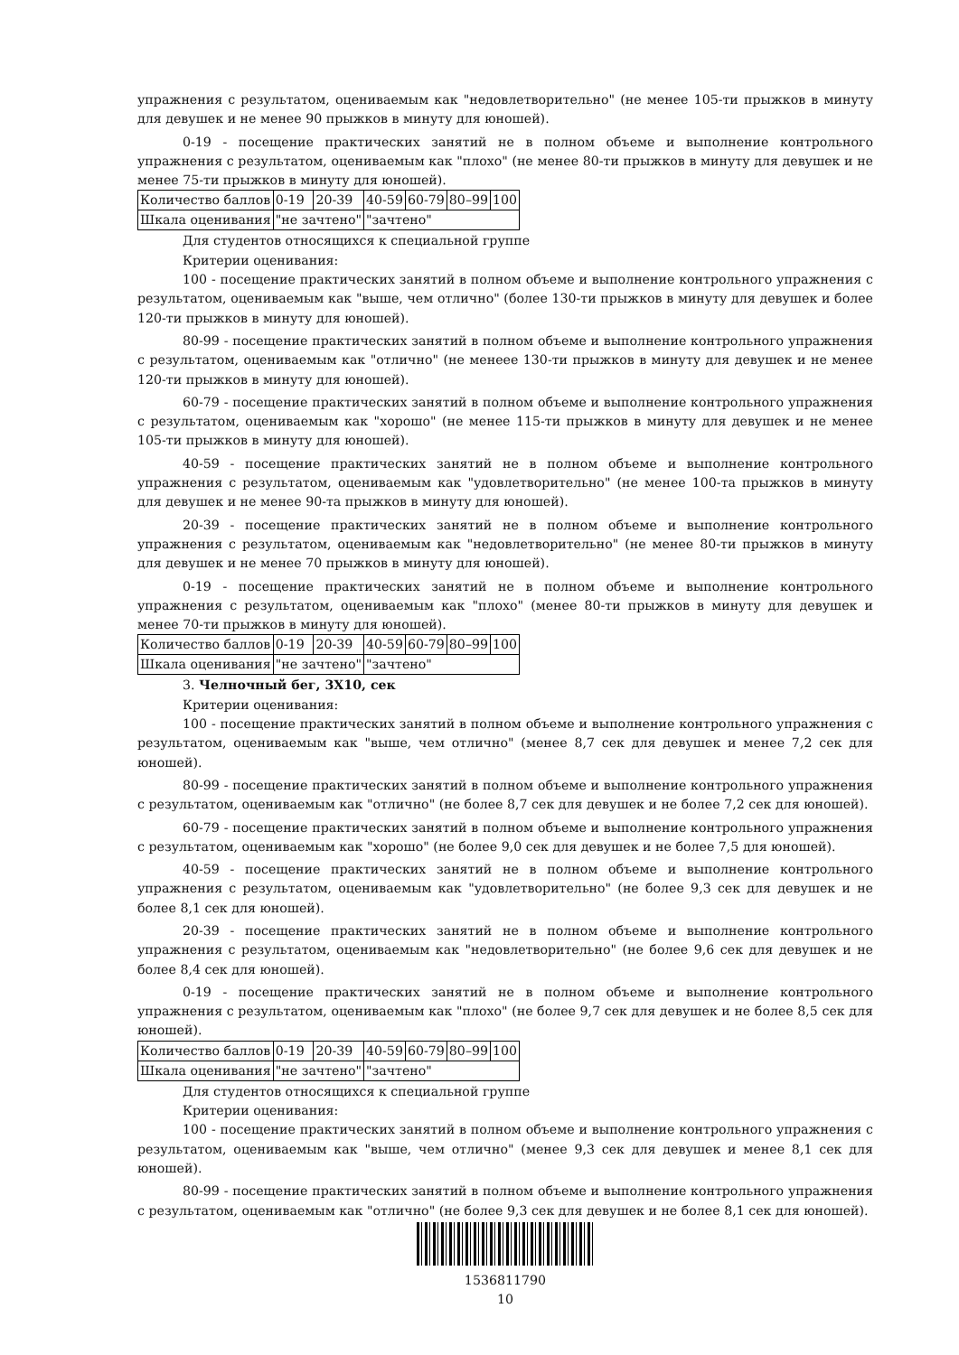упражнения с результатом, оцениваемым как "недовлетворительно" (не менее 105-ти прыжков в минуту для девушек и не менее 90 прыжков в минуту для юношей).
0-19 - посещение практических занятий не в полном объеме и выполнение контрольного упражнения с результатом, оцениваемым как "плохо" (не менее 80-ти прыжков в минуту для девушек и не менее 75-ти прыжков в минуту для юношей).
| Количество баллов | 0-19 | 20-39 | 40-59 | 60-79 | 80–99 | 100 |
| Шкала оценивания | "не зачтено" | | "зачтено" | | | |
Для студентов относящихся к специальной группе
Критерии оценивания:
100 - посещение практических занятий в полном объеме и выполнение контрольного упражнения с результатом, оцениваемым как "выше, чем отлично" (более 130-ти прыжков в минуту для девушек и более 120-ти прыжков в минуту для юношей).
80-99 - посещение практических занятий в полном объеме и выполнение контрольного упражнения с результатом, оцениваемым как "отлично" (не менеее 130-ти прыжков в минуту для девушек и не менее 120-ти прыжков в минуту для юношей).
60-79 - посещение практических занятий в полном объеме и выполнение контрольного упражнения с результатом, оцениваемым как "хорошо" (не менее 115-ти прыжков в минуту для девушек и не менее 105-ти прыжков в минуту для юношей).
40-59 - посещение практических занятий не в полном объеме и выполнение контрольного упражнения с результатом, оцениваемым как "удовлетворительно" (не менее 100-та прыжков в минуту для девушек и не менее 90-та прыжков в минуту для юношей).
20-39 - посещение практических занятий не в полном объеме и выполнение контрольного упражнения с результатом, оцениваемым как "недовлетворительно" (не менее 80-ти прыжков в минуту для девушек и не менее 70 прыжков в минуту для юношей).
0-19 - посещение практических занятий не в полном объеме и выполнение контрольного упражнения с результатом, оцениваемым как "плохо" (менее 80-ти прыжков в минуту для девушек и менее 70-ти прыжков в минуту для юношей).
| Количество баллов | 0-19 | 20-39 | 40-59 | 60-79 | 80–99 | 100 |
| Шкала оценивания | "не зачтено" | | "зачтено" | | | |
3. Челночный бег, 3Х10, сек
Критерии оценивания:
100 - посещение практических занятий в полном объеме и выполнение контрольного упражнения с результатом, оцениваемым как "выше, чем отлично" (менее 8,7 сек для девушек и менее 7,2 сек для юношей).
80-99 - посещение практических занятий в полном объеме и выполнение контрольного упражнения с результатом, оцениваемым как "отлично" (не более 8,7 сек для девушек и не более 7,2 сек для юношей).
60-79 - посещение практических занятий в полном объеме и выполнение контрольного упражнения с результатом, оцениваемым как "хорошо" (не более 9,0 сек для девушек и не более 7,5 для юношей).
40-59 - посещение практических занятий не в полном объеме и выполнение контрольного упражнения с результатом, оцениваемым как "удовлетворительно" (не более 9,3 сек для девушек и не более 8,1 сек для юношей).
20-39 - посещение практических занятий не в полном объеме и выполнение контрольного упражнения с результатом, оцениваемым как "недовлетворительно" (не более 9,6 сек для девушек и не более 8,4 сек для юношей).
0-19 - посещение практических занятий не в полном объеме и выполнение контрольного упражнения с результатом, оцениваемым как "плохо" (не более 9,7 сек для девушек и не более 8,5 сек для юношей).
| Количество баллов | 0-19 | 20-39 | 40-59 | 60-79 | 80–99 | 100 |
| Шкала оценивания | "не зачтено" | | "зачтено" | | | |
Для студентов относящихся к специальной группе
Критерии оценивания:
100 - посещение практических занятий в полном объеме и выполнение контрольного упражнения с результатом, оцениваемым как "выше, чем отлично" (менее 9,3 сек для девушек и менее 8,1 сек для юношей).
80-99 - посещение практических занятий в полном объеме и выполнение контрольного упражнения с результатом, оцениваемым как "отлично" (не более 9,3 сек для девушек и не более 8,1 сек для юношей).
1536811790
10